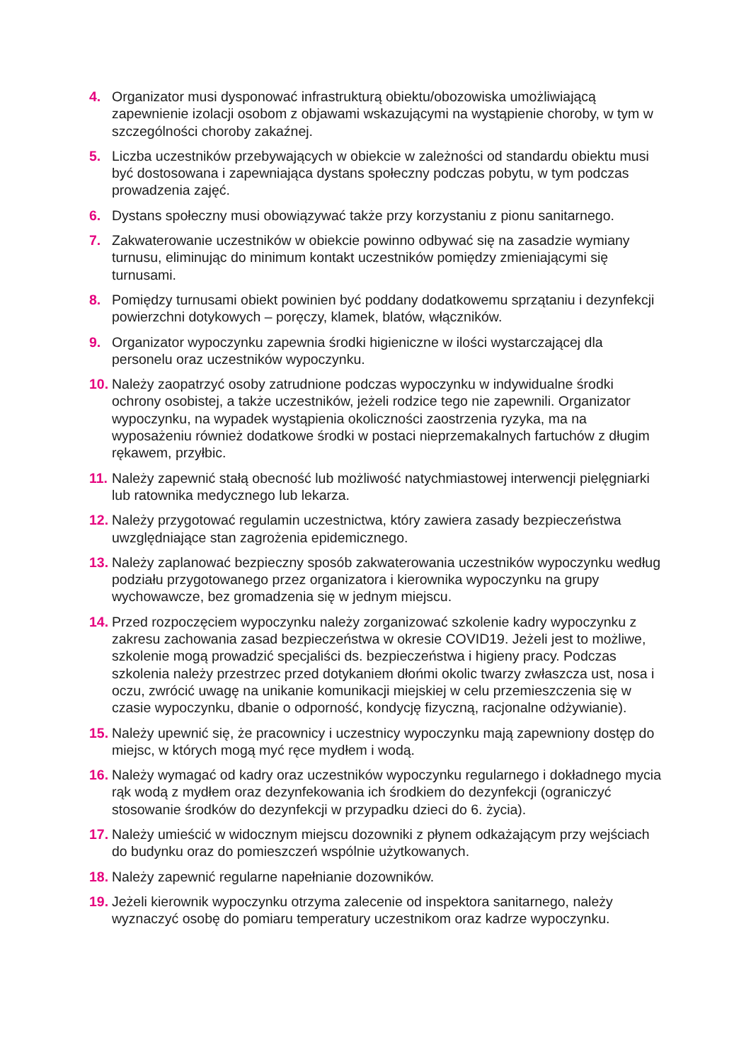4. Organizator musi dysponować infrastrukturą obiektu/obozowiska umożliwiającą zapewnienie izolacji osobom z objawami wskazującymi na wystąpienie choroby, w tym w szczególności choroby zakaźnej.
5. Liczba uczestników przebywających w obiekcie w zależności od standardu obiektu musi być dostosowana i zapewniająca dystans społeczny podczas pobytu, w tym podczas prowadzenia zajęć.
6. Dystans społeczny musi obowiązywać także przy korzystaniu z pionu sanitarnego.
7. Zakwaterowanie uczestników w obiekcie powinno odbywać się na zasadzie wymiany turnusu, eliminując do minimum kontakt uczestników pomiędzy zmieniającymi się turnusami.
8. Pomiędzy turnusami obiekt powinien być poddany dodatkowemu sprzątaniu i dezynfekcji powierzchni dotykowych – poręczy, klamek, blatów, włączników.
9. Organizator wypoczynku zapewnia środki higieniczne w ilości wystarczającej dla personelu oraz uczestników wypoczynku.
10. Należy zaopatrzyć osoby zatrudnione podczas wypoczynku w indywidualne środki ochrony osobistej, a także uczestników, jeżeli rodzice tego nie zapewnili. Organizator wypoczynku, na wypadek wystąpienia okoliczności zaostrzenia ryzyka, ma na wyposażeniu również dodatkowe środki w postaci nieprzemakalnych fartuchów z długim rękawem, przyłbic.
11. Należy zapewnić stałą obecność lub możliwość natychmiastowej interwencji pielęgniarki lub ratownika medycznego lub lekarza.
12. Należy przygotować regulamin uczestnictwa, który zawiera zasady bezpieczeństwa uwzględniające stan zagrożenia epidemicznego.
13. Należy zaplanować bezpieczny sposób zakwaterowania uczestników wypoczynku według podziału przygotowanego przez organizatora i kierownika wypoczynku na grupy wychowawcze, bez gromadzenia się w jednym miejscu.
14. Przed rozpoczęciem wypoczynku należy zorganizować szkolenie kadry wypoczynku z zakresu zachowania zasad bezpieczeństwa w okresie COVID19. Jeżeli jest to możliwe, szkolenie mogą prowadzić specjaliści ds. bezpieczeństwa i higieny pracy. Podczas szkolenia należy przestrzec przed dotykaniem dłońmi okolic twarzy zwłaszcza ust, nosa i oczu, zwrócić uwagę na unikanie komunikacji miejskiej w celu przemieszczenia się w czasie wypoczynku, dbanie o odporność, kondycję fizyczną, racjonalne odżywianie).
15. Należy upewnić się, że pracownicy i uczestnicy wypoczynku mają zapewniony dostęp do miejsc, w których mogą myć ręce mydłem i wodą.
16. Należy wymagać od kadry oraz uczestników wypoczynku regularnego i dokładnego mycia rąk wodą z mydłem oraz dezynfekowania ich środkiem do dezynfekcji (ograniczyć stosowanie środków do dezynfekcji w przypadku dzieci do 6. życia).
17. Należy umieścić w widocznym miejscu dozowniki z płynem odkażającym przy wejściach do budynku oraz do pomieszczeń wspólnie użytkowanych.
18. Należy zapewnić regularne napełnianie dozowników.
19. Jeżeli kierownik wypoczynku otrzyma zalecenie od inspektora sanitarnego, należy wyznaczyć osobę do pomiaru temperatury uczestnikom oraz kadrze wypoczynku.